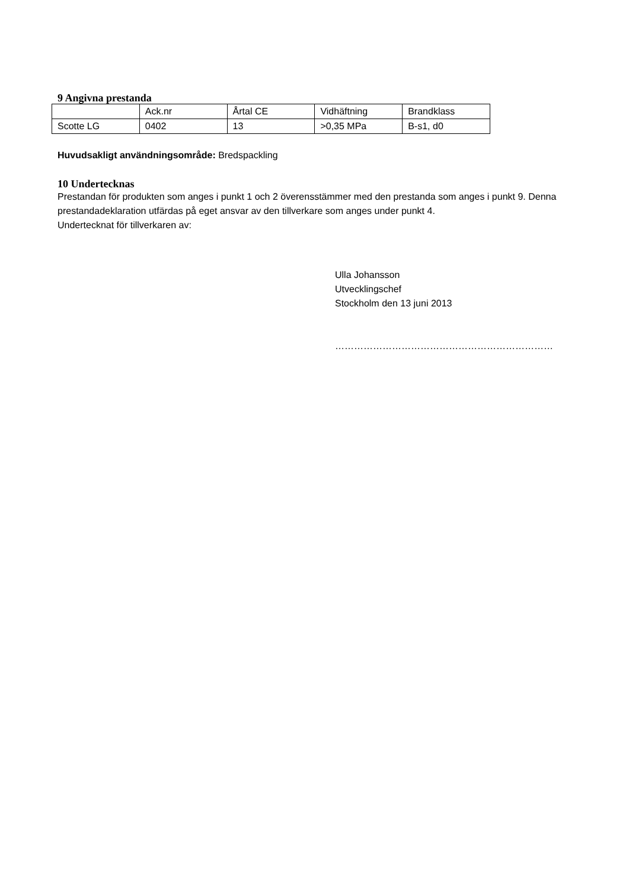9 Angivna prestanda
| | Ack.nr | Årtal CE | Vidhäftning | Brandklass |
| Scotte LG | 0402 | 13 | >0,35 MPa | B-s1, d0 |
Huvudsakligt användningsområde: Bredspackling
10 Undertecknas
Prestandan för produkten som anges i punkt 1 och 2 överensstämmer med den prestanda som anges i punkt 9. Denna prestandadeklaration utfärdas på eget ansvar av den tillverkare som anges under punkt 4.
Undertecknat för tillverkaren av:
Ulla Johansson
Utvecklingschef
Stockholm den 13 juni 2013
……………………………………………………………